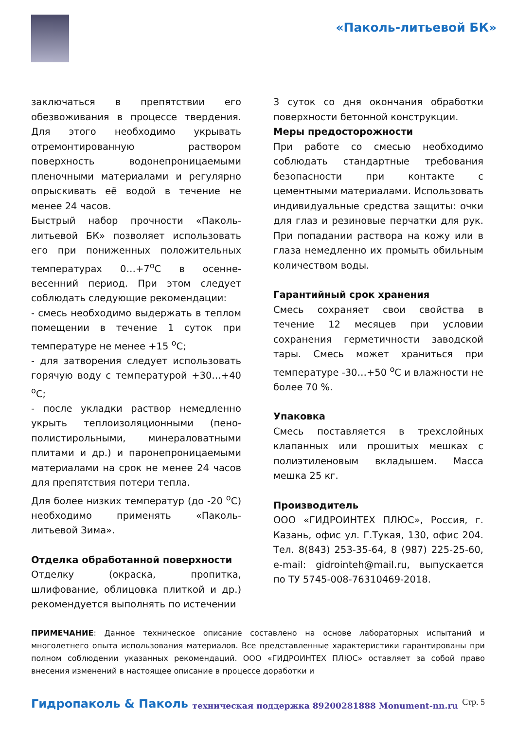«Паколь-литьевой БК»
заключаться в препятствии его обезвоживания в процессе твердения. Для этого необходимо укрывать отремонтированную раствором поверхность водонепроницаемыми пленочными материалами и регулярно опрыскивать её водой в течение не менее 24 часов.
Быстрый набор прочности «Паколь-литьевой БК» позволяет использовать его при пониженных положительных температурах 0…+7<sup>о</sup>С в осенне-весенний период. При этом следует соблюдать следующие рекомендации:
- смесь необходимо выдержать в теплом помещении в течение 1 суток при температуре не менее +15 <sup>о</sup>С;
- для затворения следует использовать горячую воду с температурой +30…+40 <sup>о</sup>С;
- после укладки раствор немедленно укрыть теплоизоляционными (пено-полистирольными, минераловатными плитами и др.) и паронепроницаемыми материалами на срок не менее 24 часов для препятствия потери тепла.
Для более низких температур (до -20 <sup>о</sup>С) необходимо применять «Паколь-литьевой Зима».
Отделка обработанной поверхности
Отделку (окраска, пропитка, шлифование, облицовка плиткой и др.) рекомендуется выполнять по истечении
3 суток со дня окончания обработки поверхности бетонной конструкции.
Меры предосторожности
При работе со смесью необходимо соблюдать стандартные требования безопасности при контакте с цементными материалами. Использовать индивидуальные средства защиты: очки для глаз и резиновые перчатки для рук. При попадании раствора на кожу или в глаза немедленно их промыть обильным количеством воды.
Гарантийный срок хранения
Смесь сохраняет свои свойства в течение 12 месяцев при условии сохранения герметичности заводской тары. Смесь может храниться при температуре -30…+50 <sup>о</sup>С и влажности не более 70 %.
Упаковка
Смесь поставляется в трехслойных клапанных или прошитых мешках с полиэтиленовым вкладышем. Масса мешка 25 кг.
Производитель
ООО «ГИДРОИНТЕХ ПЛЮС», Россия, г. Казань, офис ул. Г.Тукая, 130, офис 204. Тел. 8(843) 253-35-64, 8 (987) 225-25-60, e-mail: gidrointeh@mail.ru, выпускается по ТУ 5745-008-76310469-2018.
ПРИМЕЧАНИЕ: Данное техническое описание составлено на основе лабораторных испытаний и многолетнего опыта использования материалов. Все представленные характеристики гарантированы при полном соблюдении указанных рекомендаций. ООО «ГИДРОИНТЕХ ПЛЮС» оставляет за собой право внесения изменений в настоящее описание в процессе доработки и
Гидропаколь & Паколь техническая поддержка 89200281888 Monument-nn.ru Стр. 5